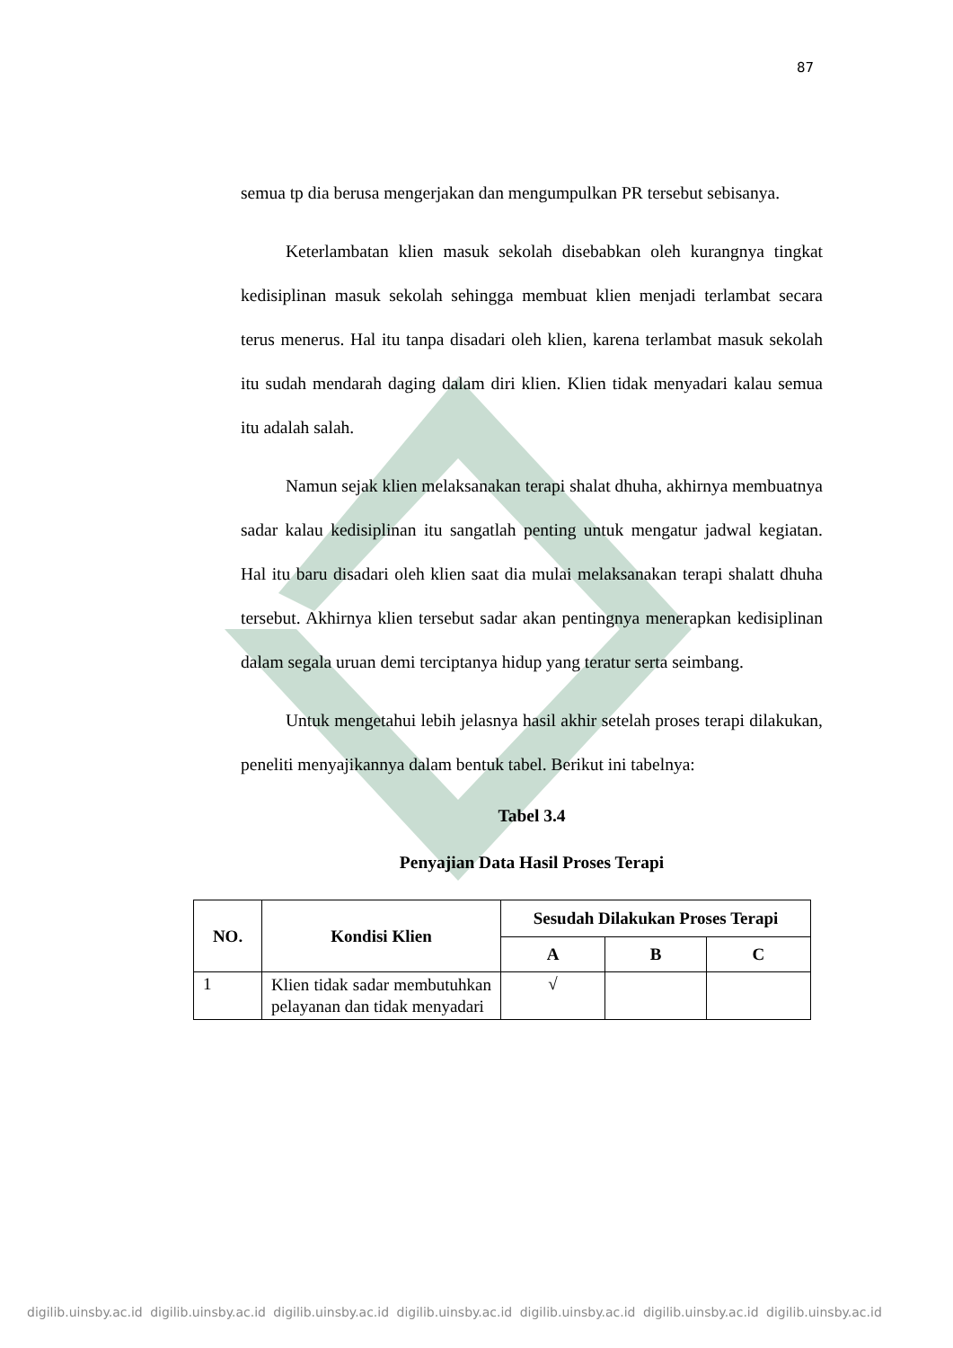87
semua tp dia berusa mengerjakan dan mengumpulkan PR tersebut sebisanya.
Keterlambatan klien masuk sekolah disebabkan oleh kurangnya tingkat kedisiplinan masuk sekolah sehingga membuat klien menjadi terlambat secara terus menerus. Hal itu tanpa disadari oleh klien, karena terlambat masuk sekolah itu sudah mendarah daging dalam diri klien. Klien tidak menyadari kalau semua itu adalah salah.
Namun sejak klien melaksanakan terapi shalat dhuha, akhirnya membuatnya sadar kalau kedisiplinan itu sangatlah penting untuk mengatur jadwal kegiatan. Hal itu baru disadari oleh klien saat dia mulai melaksanakan terapi shalatt dhuha tersebut. Akhirnya klien tersebut sadar akan pentingnya menerapkan kedisiplinan dalam segala uruan demi terciptanya hidup yang teratur serta seimbang.
Untuk mengetahui lebih jelasnya hasil akhir setelah proses terapi dilakukan, peneliti menyajikannya dalam bentuk tabel. Berikut ini tabelnya:
Tabel 3.4
Penyajian Data Hasil Proses Terapi
| NO. | Kondisi Klien | Sesudah Dilakukan Proses Terapi | | |
| --- | --- | --- | --- | --- |
| | | A | B | C |
| 1 | Klien tidak sadar membutuhkan pelayanan dan tidak menyadari | √ | | |
digilib.uinsby.ac.id digilib.uinsby.ac.id digilib.uinsby.ac.id digilib.uinsby.ac.id digilib.uinsby.ac.id digilib.uinsby.ac.id digilib.uinsby.ac.id